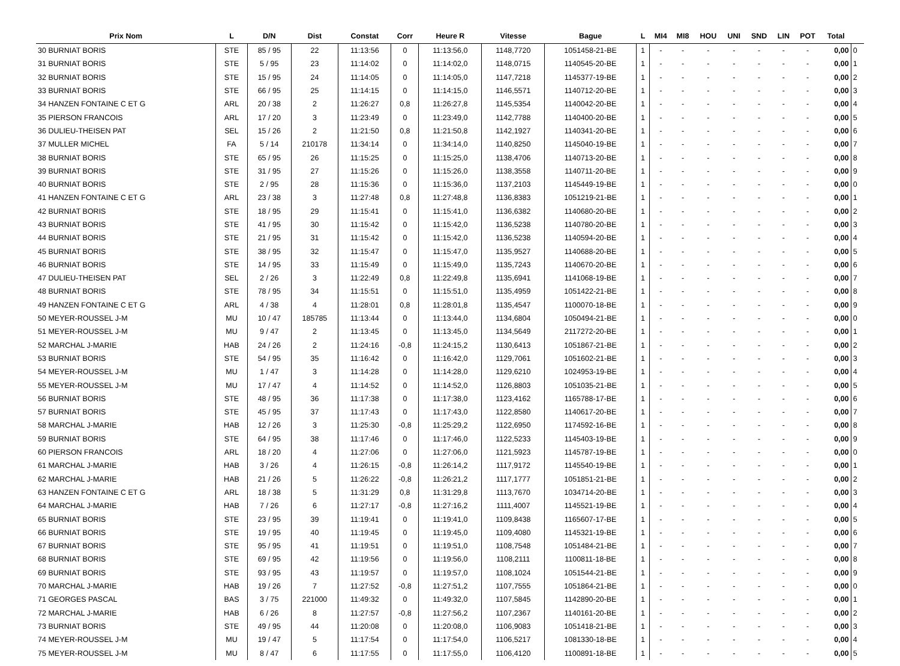| Prix Nom | L | D/N | Dist | Constat | Corr | Heure R | Vitesse | Bague | L | MI4 | MI8 | HOU | UNI | SND | LIN | POT | Total | |
| --- | --- | --- | --- | --- | --- | --- | --- | --- | --- | --- | --- | --- | --- | --- | --- | --- | --- | --- |
| 30 BURNIAT BORIS | STE | 85 / 95 | 22 | 11:13:56 | 0 | 11:13:56,0 | 1148,7720 | 1051458-21-BE | 1 | - | - | - | - | - | - | - | 0,00 | 0 |
| 31 BURNIAT BORIS | STE | 5 / 95 | 23 | 11:14:02 | 0 | 11:14:02,0 | 1148,0715 | 1140545-20-BE | 1 | - | - | - | - | - | - | - | 0,00 | 1 |
| 32 BURNIAT BORIS | STE | 15 / 95 | 24 | 11:14:05 | 0 | 11:14:05,0 | 1147,7218 | 1145377-19-BE | 1 | - | - | - | - | - | - | - | 0,00 | 2 |
| 33 BURNIAT BORIS | STE | 66 / 95 | 25 | 11:14:15 | 0 | 11:14:15,0 | 1146,5571 | 1140712-20-BE | 1 | - | - | - | - | - | - | - | 0,00 | 3 |
| 34 HANZEN FONTAINE C ET G | ARL | 20 / 38 | 2 | 11:26:27 | 0,8 | 11:26:27,8 | 1145,5354 | 1140042-20-BE | 1 | - | - | - | - | - | - | - | 0,00 | 4 |
| 35 PIERSON FRANCOIS | ARL | 17 / 20 | 3 | 11:23:49 | 0 | 11:23:49,0 | 1142,7788 | 1140400-20-BE | 1 | - | - | - | - | - | - | - | 0,00 | 5 |
| 36 DULIEU-THEISEN PAT | SEL | 15 / 26 | 2 | 11:21:50 | 0,8 | 11:21:50,8 | 1142,1927 | 1140341-20-BE | 1 | - | - | - | - | - | - | - | 0,00 | 6 |
| 37 MULLER MICHEL | FA | 5 / 14 | 210178 | 11:34:14 | 0 | 11:34:14,0 | 1140,8250 | 1145040-19-BE | 1 | - | - | - | - | - | - | - | 0,00 | 7 |
| 38 BURNIAT BORIS | STE | 65 / 95 | 26 | 11:15:25 | 0 | 11:15:25,0 | 1138,4706 | 1140713-20-BE | 1 | - | - | - | - | - | - | - | 0,00 | 8 |
| 39 BURNIAT BORIS | STE | 31 / 95 | 27 | 11:15:26 | 0 | 11:15:26,0 | 1138,3558 | 1140711-20-BE | 1 | - | - | - | - | - | - | - | 0,00 | 9 |
| 40 BURNIAT BORIS | STE | 2 / 95 | 28 | 11:15:36 | 0 | 11:15:36,0 | 1137,2103 | 1145449-19-BE | 1 | - | - | - | - | - | - | - | 0,00 | 0 |
| 41 HANZEN FONTAINE C ET G | ARL | 23 / 38 | 3 | 11:27:48 | 0,8 | 11:27:48,8 | 1136,8383 | 1051219-21-BE | 1 | - | - | - | - | - | - | - | 0,00 | 1 |
| 42 BURNIAT BORIS | STE | 18 / 95 | 29 | 11:15:41 | 0 | 11:15:41,0 | 1136,6382 | 1140680-20-BE | 1 | - | - | - | - | - | - | - | 0,00 | 2 |
| 43 BURNIAT BORIS | STE | 41 / 95 | 30 | 11:15:42 | 0 | 11:15:42,0 | 1136,5238 | 1140780-20-BE | 1 | - | - | - | - | - | - | - | 0,00 | 3 |
| 44 BURNIAT BORIS | STE | 21 / 95 | 31 | 11:15:42 | 0 | 11:15:42,0 | 1136,5238 | 1140594-20-BE | 1 | - | - | - | - | - | - | - | 0,00 | 4 |
| 45 BURNIAT BORIS | STE | 38 / 95 | 32 | 11:15:47 | 0 | 11:15:47,0 | 1135,9527 | 1140688-20-BE | 1 | - | - | - | - | - | - | - | 0,00 | 5 |
| 46 BURNIAT BORIS | STE | 14 / 95 | 33 | 11:15:49 | 0 | 11:15:49,0 | 1135,7243 | 1140670-20-BE | 1 | - | - | - | - | - | - | - | 0,00 | 6 |
| 47 DULIEU-THEISEN PAT | SEL | 2 / 26 | 3 | 11:22:49 | 0,8 | 11:22:49,8 | 1135,6941 | 1141068-19-BE | 1 | - | - | - | - | - | - | - | 0,00 | 7 |
| 48 BURNIAT BORIS | STE | 78 / 95 | 34 | 11:15:51 | 0 | 11:15:51,0 | 1135,4959 | 1051422-21-BE | 1 | - | - | - | - | - | - | - | 0,00 | 8 |
| 49 HANZEN FONTAINE C ET G | ARL | 4 / 38 | 4 | 11:28:01 | 0,8 | 11:28:01,8 | 1135,4547 | 1100070-18-BE | 1 | - | - | - | - | - | - | - | 0,00 | 9 |
| 50 MEYER-ROUSSEL J-M | MU | 10 / 47 | 185785 | 11:13:44 | 0 | 11:13:44,0 | 1134,6804 | 1050494-21-BE | 1 | - | - | - | - | - | - | - | 0,00 | 0 |
| 51 MEYER-ROUSSEL J-M | MU | 9 / 47 | 2 | 11:13:45 | 0 | 11:13:45,0 | 1134,5649 | 2117272-20-BE | 1 | - | - | - | - | - | - | - | 0,00 | 1 |
| 52 MARCHAL J-MARIE | HAB | 24 / 26 | 2 | 11:24:16 | -0,8 | 11:24:15,2 | 1130,6413 | 1051867-21-BE | 1 | - | - | - | - | - | - | - | 0,00 | 2 |
| 53 BURNIAT BORIS | STE | 54 / 95 | 35 | 11:16:42 | 0 | 11:16:42,0 | 1129,7061 | 1051602-21-BE | 1 | - | - | - | - | - | - | - | 0,00 | 3 |
| 54 MEYER-ROUSSEL J-M | MU | 1 / 47 | 3 | 11:14:28 | 0 | 11:14:28,0 | 1129,6210 | 1024953-19-BE | 1 | - | - | - | - | - | - | - | 0,00 | 4 |
| 55 MEYER-ROUSSEL J-M | MU | 17 / 47 | 4 | 11:14:52 | 0 | 11:14:52,0 | 1126,8803 | 1051035-21-BE | 1 | - | - | - | - | - | - | - | 0,00 | 5 |
| 56 BURNIAT BORIS | STE | 48 / 95 | 36 | 11:17:38 | 0 | 11:17:38,0 | 1123,4162 | 1165788-17-BE | 1 | - | - | - | - | - | - | - | 0,00 | 6 |
| 57 BURNIAT BORIS | STE | 45 / 95 | 37 | 11:17:43 | 0 | 11:17:43,0 | 1122,8580 | 1140617-20-BE | 1 | - | - | - | - | - | - | - | 0,00 | 7 |
| 58 MARCHAL J-MARIE | HAB | 12 / 26 | 3 | 11:25:30 | -0,8 | 11:25:29,2 | 1122,6950 | 1174592-16-BE | 1 | - | - | - | - | - | - | - | 0,00 | 8 |
| 59 BURNIAT BORIS | STE | 64 / 95 | 38 | 11:17:46 | 0 | 11:17:46,0 | 1122,5233 | 1145403-19-BE | 1 | - | - | - | - | - | - | - | 0,00 | 9 |
| 60 PIERSON FRANCOIS | ARL | 18 / 20 | 4 | 11:27:06 | 0 | 11:27:06,0 | 1121,5923 | 1145787-19-BE | 1 | - | - | - | - | - | - | - | 0,00 | 0 |
| 61 MARCHAL J-MARIE | HAB | 3 / 26 | 4 | 11:26:15 | -0,8 | 11:26:14,2 | 1117,9172 | 1145540-19-BE | 1 | - | - | - | - | - | - | - | 0,00 | 1 |
| 62 MARCHAL J-MARIE | HAB | 21 / 26 | 5 | 11:26:22 | -0,8 | 11:26:21,2 | 1117,1777 | 1051851-21-BE | 1 | - | - | - | - | - | - | - | 0,00 | 2 |
| 63 HANZEN FONTAINE C ET G | ARL | 18 / 38 | 5 | 11:31:29 | 0,8 | 11:31:29,8 | 1113,7670 | 1034714-20-BE | 1 | - | - | - | - | - | - | - | 0,00 | 3 |
| 64 MARCHAL J-MARIE | HAB | 7 / 26 | 6 | 11:27:17 | -0,8 | 11:27:16,2 | 1111,4007 | 1145521-19-BE | 1 | - | - | - | - | - | - | - | 0,00 | 4 |
| 65 BURNIAT BORIS | STE | 23 / 95 | 39 | 11:19:41 | 0 | 11:19:41,0 | 1109,8438 | 1165607-17-BE | 1 | - | - | - | - | - | - | - | 0,00 | 5 |
| 66 BURNIAT BORIS | STE | 19 / 95 | 40 | 11:19:45 | 0 | 11:19:45,0 | 1109,4080 | 1145321-19-BE | 1 | - | - | - | - | - | - | - | 0,00 | 6 |
| 67 BURNIAT BORIS | STE | 95 / 95 | 41 | 11:19:51 | 0 | 11:19:51,0 | 1108,7548 | 1051484-21-BE | 1 | - | - | - | - | - | - | - | 0,00 | 7 |
| 68 BURNIAT BORIS | STE | 69 / 95 | 42 | 11:19:56 | 0 | 11:19:56,0 | 1108,2111 | 1100811-18-BE | 1 | - | - | - | - | - | - | - | 0,00 | 8 |
| 69 BURNIAT BORIS | STE | 93 / 95 | 43 | 11:19:57 | 0 | 11:19:57,0 | 1108,1024 | 1051544-21-BE | 1 | - | - | - | - | - | - | - | 0,00 | 9 |
| 70 MARCHAL J-MARIE | HAB | 19 / 26 | 7 | 11:27:52 | -0,8 | 11:27:51,2 | 1107,7555 | 1051864-21-BE | 1 | - | - | - | - | - | - | - | 0,00 | 0 |
| 71 GEORGES PASCAL | BAS | 3 / 75 | 221000 | 11:49:32 | 0 | 11:49:32,0 | 1107,5845 | 1142890-20-BE | 1 | - | - | - | - | - | - | - | 0,00 | 1 |
| 72 MARCHAL J-MARIE | HAB | 6 / 26 | 8 | 11:27:57 | -0,8 | 11:27:56,2 | 1107,2367 | 1140161-20-BE | 1 | - | - | - | - | - | - | - | 0,00 | 2 |
| 73 BURNIAT BORIS | STE | 49 / 95 | 44 | 11:20:08 | 0 | 11:20:08,0 | 1106,9083 | 1051418-21-BE | 1 | - | - | - | - | - | - | - | 0,00 | 3 |
| 74 MEYER-ROUSSEL J-M | MU | 19 / 47 | 5 | 11:17:54 | 0 | 11:17:54,0 | 1106,5217 | 1081330-18-BE | 1 | - | - | - | - | - | - | - | 0,00 | 4 |
| 75 MEYER-ROUSSEL J-M | MU | 8 / 47 | 6 | 11:17:55 | 0 | 11:17:55,0 | 1106,4120 | 1100891-18-BE | 1 | - | - | - | - | - | - | - | 0,00 | 5 |